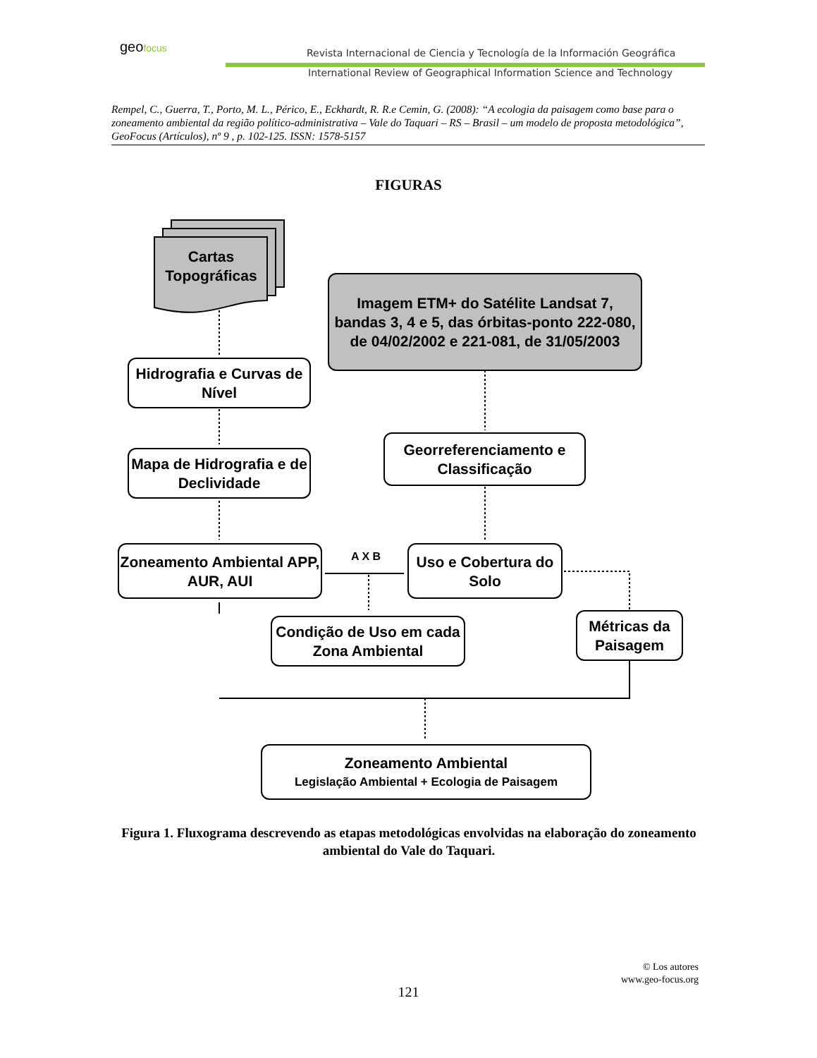geofocus
Revista Internacional de Ciencia y Tecnología de la Información Geográfica
International Review of Geographical Information Science and Technology
Rempel, C., Guerra, T., Porto, M. L., Périco, E., Eckhardt, R. R.e Cemin, G. (2008): “A ecologia da paisagem como base para o zoneamento ambiental da região político-administrativa – Vale do Taquari – RS – Brasil – um modelo de proposta metodológica”, GeoFocus (Artículos), nº 9 , p. 102-125. ISSN: 1578-5157
FIGURAS
Cartas Topográficas
Imagem ETM+ do Satélite Landsat 7, bandas 3, 4 e 5, das órbitas-ponto 222-080, de 04/02/2002 e 221-081, de 31/05/2003
Hidrografia e Curvas de Nível
Georreferenciamento e Classificação
Mapa de Hidrografia e de Declividade
Zoneamento Ambiental APP, AUR, AUI
A X B
Uso e Cobertura do Solo
Condição de Uso em cada Zona Ambiental
Métricas da Paisagem
Zoneamento Ambiental
Legislação Ambiental + Ecologia de Paisagem
Figura 1. Fluxograma descrevendo as etapas metodológicas envolvidas na elaboração do zoneamento ambiental do Vale do Taquari.
© Los autores
www.geo-focus.org
121